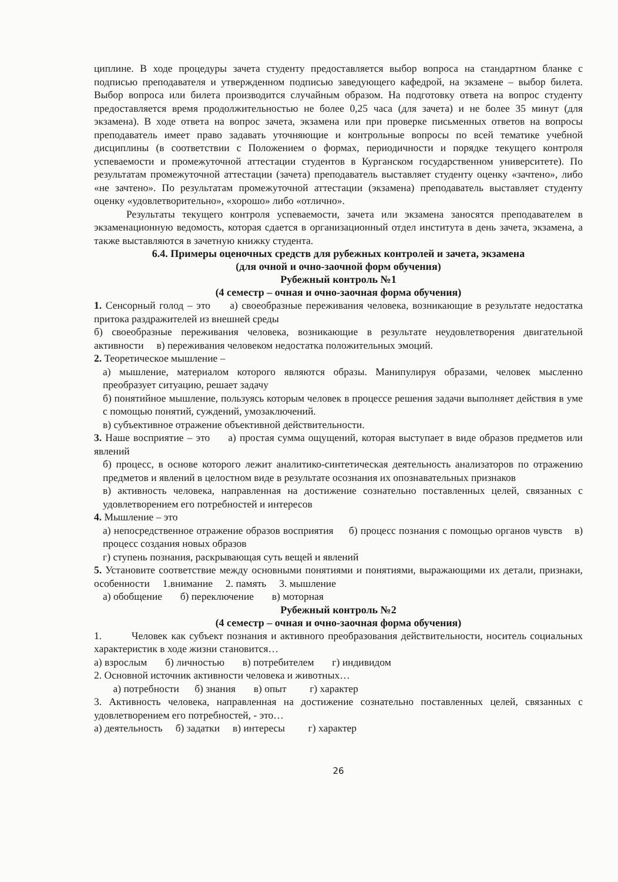циплине. В ходе процедуры зачета студенту предоставляется выбор вопроса на стандартном бланке с подписью преподавателя и утвержденном подписью заведующего кафедрой, на экзамене – выбор билета. Выбор вопроса или билета производится случайным образом. На подготовку ответа на вопрос студенту предоставляется время продолжительностью не более 0,25 часа (для зачета) и не более 35 минут (для экзамена). В ходе ответа на вопрос зачета, экзамена или при проверке письменных ответов на вопросы преподаватель имеет право задавать уточняющие и контрольные вопросы по всей тематике учебной дисциплины (в соответствии с Положением о формах, периодичности и порядке текущего контроля успеваемости и промежуточной аттестации студентов в Курганском государственном университете). По результатам промежуточной аттестации (зачета) преподаватель выставляет студенту оценку «зачтено», либо «не зачтено». По результатам промежуточной аттестации (экзамена) преподаватель выставляет студенту оценку «удовлетворительно», «хорошо» либо «отлично».
Результаты текущего контроля успеваемости, зачета или экзамена заносятся преподавателем в экзаменационную ведомость, которая сдается в организационный отдел института в день зачета, экзамена, а также выставляются в зачетную книжку студента.
6.4. Примеры оценочных средств для рубежных контролей и зачета, экзамена
(для очной и очно-заочной форм обучения)
Рубежный контроль №1
(4 семестр – очная и очно-заочная форма обучения)
1. Сенсорный голод – это а) своеобразные переживания человека, возникающие в результате недостатка притока раздражителей из внешней среды
б) своеобразные переживания человека, возникающие в результате неудовлетворения двигательной активности в) переживания человеком недостатка положительных эмоций.
2. Теоретическое мышление –
а) мышление, материалом которого являются образы. Манипулируя образами, человек мысленно преобразует ситуацию, решает задачу
б) понятийное мышление, пользуясь которым человек в процессе решения задачи выполняет действия в уме с помощью понятий, суждений, умозаключений.
в) субъективное отражение объективной действительности.
3. Наше восприятие – это а) простая сумма ощущений, которая выступает в виде образов предметов или явлений
б) процесс, в основе которого лежит аналитико-синтетическая деятельность анализаторов по отражению предметов и явлений в целостном виде в результате осознания их опознавательных признаков
в) активность человека, направленная на достижение сознательно поставленных целей, связанных с удовлетворением его потребностей и интересов
4. Мышление – это
а) непосредственное отражение образов восприятия б) процесс познания с помощью органов чувств в) процесс создания новых образов
г) ступень познания, раскрывающая суть вещей и явлений
5. Установите соответствие между основными понятиями и понятиями, выражающими их детали, признаки, особенности 1.внимание 2. память 3. мышление
а) обобщение б) переключение в) моторная
Рубежный контроль №2
(4 семестр – очная и очно-заочная форма обучения)
1. Человек как субъект познания и активного преобразования действительности, носитель социальных характеристик в ходе жизни становится…
а) взрослым б) личностью в) потребителем г) индивидом
2. Основной источник активности человека и животных…
а) потребности б) знания в) опыт г) характер
3. Активность человека, направленная на достижение сознательно поставленных целей, связанных с удовлетворением его потребностей, - это…
а) деятельность б) задатки в) интересы г) характер
26